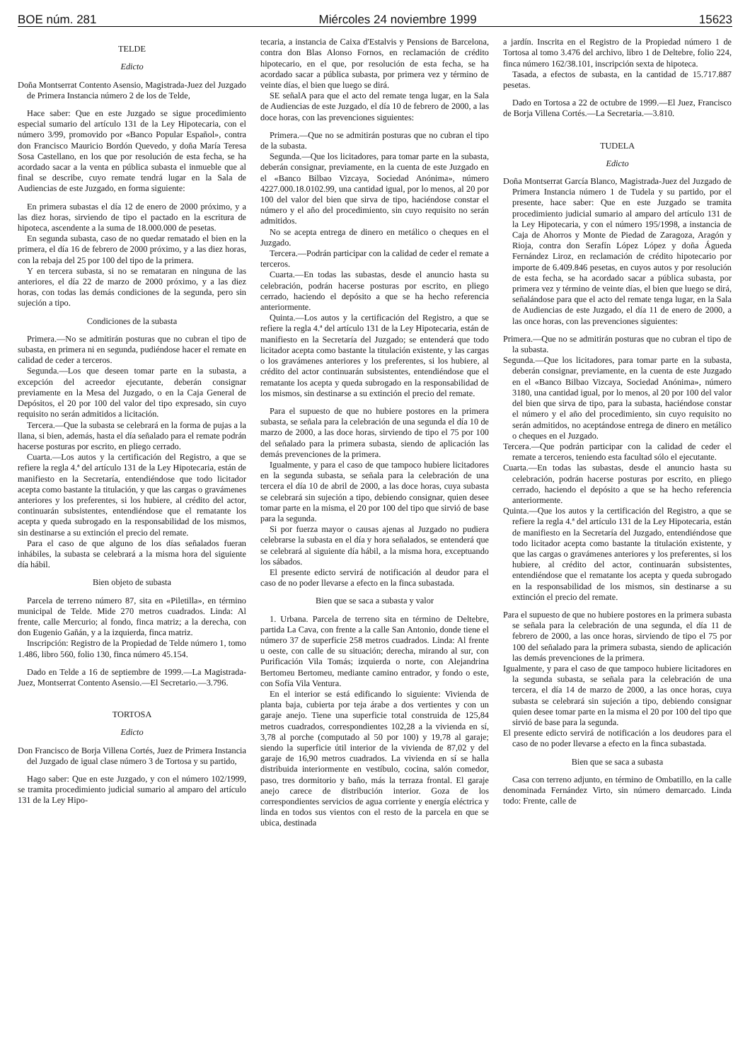BOE núm. 281 Miércoles 24 noviembre 1999 15623
TELDE
Edicto
Doña Montserrat Contento Asensio, Magistrada-Juez del Juzgado de Primera Instancia número 2 de los de Telde,
Hace saber: Que en este Juzgado se sigue procedimiento especial sumario del artículo 131 de la Ley Hipotecaria, con el número 3/99, promovido por «Banco Popular Español», contra don Francisco Mauricio Bordón Quevedo, y doña María Teresa Sosa Castellano, en los que por resolución de esta fecha, se ha acordado sacar a la venta en pública subasta el inmueble que al final se describe, cuyo remate tendrá lugar en la Sala de Audiencias de este Juzgado, en forma siguiente:
En primera subastas el día 12 de enero de 2000 próximo, y a las diez horas, sirviendo de tipo el pactado en la escritura de hipoteca, ascendente a la suma de 18.000.000 de pesetas.
En segunda subasta, caso de no quedar rematado el bien en la primera, el día 16 de febrero de 2000 próximo, y a las diez horas, con la rebaja del 25 por 100 del tipo de la primera.
Y en tercera subasta, si no se remataran en ninguna de las anteriores, el día 22 de marzo de 2000 próximo, y a las diez horas, con todas las demás condiciones de la segunda, pero sin sujeción a tipo.
Condiciones de la subasta
Primera.—No se admitirán posturas que no cubran el tipo de subasta, en primera ni en segunda, pudiéndose hacer el remate en calidad de ceder a terceros.
Segunda.—Los que deseen tomar parte en la subasta, a excepción del acreedor ejecutante, deberán consignar previamente en la Mesa del Juzgado, o en la Caja General de Depósitos, el 20 por 100 del valor del tipo expresado, sin cuyo requisito no serán admitidos a licitación.
Tercera.—Que la subasta se celebrará en la forma de pujas a la llana, si bien, además, hasta el día señalado para el remate podrán hacerse posturas por escrito, en pliego cerrado.
Cuarta.—Los autos y la certificación del Registro, a que se refiere la regla 4.ª del artículo 131 de la Ley Hipotecaria, están de manifiesto en la Secretaría, entendiéndose que todo licitador acepta como bastante la titulación, y que las cargas o gravámenes anteriores y los preferentes, si los hubiere, al crédito del actor, continuarán subsistentes, entendiéndose que el rematante los acepta y queda subrogado en la responsabilidad de los mismos, sin destinarse a su extinción el precio del remate.
Para el caso de que alguno de los días señalados fueran inhábiles, la subasta se celebrará a la misma hora del siguiente día hábil.
Bien objeto de subasta
Parcela de terreno número 87, sita en «Piletilla», en término municipal de Telde. Mide 270 metros cuadrados. Linda: Al frente, calle Mercurio; al fondo, finca matriz; a la derecha, con don Eugenio Gañán, y a la izquierda, finca matriz.
Inscripción: Registro de la Propiedad de Telde número 1, tomo 1.486, libro 560, folio 130, finca número 45.154.
Dado en Telde a 16 de septiembre de 1999.—La Magistrada-Juez, Montserrat Contento Asensio.—El Secretario.—3.796.
TORTOSA
Edicto
Don Francisco de Borja Villena Cortés, Juez de Primera Instancia del Juzgado de igual clase número 3 de Tortosa y su partido,
Hago saber: Que en este Juzgado, y con el número 102/1999, se tramita procedimiento judicial sumario al amparo del artículo 131 de la Ley Hipo-
tecaria, a instancia de Caixa d'Estalvis y Pensions de Barcelona, contra don Blas Alonso Fornos, en reclamación de crédito hipotecario, en el que, por resolución de esta fecha, se ha acordado sacar a pública subasta, por primera vez y término de veinte días, el bien que luego se dirá.
SE señalA para que el acto del remate tenga lugar, en la Sala de Audiencias de este Juzgado, el día 10 de febrero de 2000, a las doce horas, con las prevenciones siguientes:
Primera.—Que no se admitirán posturas que no cubran el tipo de la subasta.
Segunda.—Que los licitadores, para tomar parte en la subasta, deberán consignar, previamente, en la cuenta de este Juzgado en el «Banco Bilbao Vizcaya, Sociedad Anónima», número 4227.000.18.0102.99, una cantidad igual, por lo menos, al 20 por 100 del valor del bien que sirva de tipo, haciéndose constar el número y el año del procedimiento, sin cuyo requisito no serán admitidos.
No se acepta entrega de dinero en metálico o cheques en el Juzgado.
Tercera.—Podrán participar con la calidad de ceder el remate a terceros.
Cuarta.—En todas las subastas, desde el anuncio hasta su celebración, podrán hacerse posturas por escrito, en pliego cerrado, haciendo el depósito a que se ha hecho referencia anteriormente.
Quinta.—Los autos y la certificación del Registro, a que se refiere la regla 4.ª del artículo 131 de la Ley Hipotecaria, están de manifiesto en la Secretaría del Juzgado; se entenderá que todo licitador acepta como bastante la titulación existente, y las cargas o los gravámenes anteriores y los preferentes, si los hubiere, al crédito del actor continuarán subsistentes, entendiéndose que el rematante los acepta y queda subrogado en la responsabilidad de los mismos, sin destinarse a su extinción el precio del remate.
Para el supuesto de que no hubiere postores en la primera subasta, se señala para la celebración de una segunda el día 10 de marzo de 2000, a las doce horas, sirviendo de tipo el 75 por 100 del señalado para la primera subasta, siendo de aplicación las demás prevenciones de la primera.
Igualmente, y para el caso de que tampoco hubiere licitadores en la segunda subasta, se señala para la celebración de una tercera el día 10 de abril de 2000, a las doce horas, cuya subasta se celebrará sin sujeción a tipo, debiendo consignar, quien desee tomar parte en la misma, el 20 por 100 del tipo que sirvió de base para la segunda.
Si por fuerza mayor o causas ajenas al Juzgado no pudiera celebrarse la subasta en el día y hora señalados, se entenderá que se celebrará al siguiente día hábil, a la misma hora, exceptuando los sábados.
El presente edicto servirá de notificación al deudor para el caso de no poder llevarse a efecto en la finca subastada.
Bien que se saca a subasta y valor
1. Urbana. Parcela de terreno sita en término de Deltebre, partida La Cava, con frente a la calle San Antonio, donde tiene el número 37 de superficie 258 metros cuadrados. Linda: Al frente u oeste, con calle de su situación; derecha, mirando al sur, con Purificación Vila Tomás; izquierda o norte, con Alejandrina Bertomeu Bertomeu, mediante camino entrador, y fondo o este, con Sofía Vila Ventura.
En el interior se está edificando lo siguiente: Vivienda de planta baja, cubierta por teja árabe a dos vertientes y con un garaje anejo. Tiene una superficie total construida de 125,84 metros cuadrados, correspondientes 102,28 a la vivienda en sí, 3,78 al porche (computado al 50 por 100) y 19,78 al garaje; siendo la superficie útil interior de la vivienda de 87,02 y del garaje de 16,90 metros cuadrados. La vivienda en sí se halla distribuida interiormente en vestíbulo, cocina, salón comedor, paso, tres dormitorio y baño, más la terraza frontal. El garaje anejo carece de distribución interior. Goza de los correspondientes servicios de agua corriente y energía eléctrica y linda en todos sus vientos con el resto de la parcela en que se ubica, destinada
a jardín. Inscrita en el Registro de la Propiedad número 1 de Tortosa al tomo 3.476 del archivo, libro 1 de Deltebre, folio 224, finca número 162/38.101, inscripción sexta de hipoteca.
Tasada, a efectos de subasta, en la cantidad de 15.717.887 pesetas.
Dado en Tortosa a 22 de octubre de 1999.—El Juez, Francisco de Borja Villena Cortés.—La Secretaria.—3.810.
TUDELA
Edicto
Doña Montserrat García Blanco, Magistrada-Juez del Juzgado de Primera Instancia número 1 de Tudela y su partido, por el presente, hace saber: Que en este Juzgado se tramita procedimiento judicial sumario al amparo del artículo 131 de la Ley Hipotecaria, y con el número 195/1998, a instancia de Caja de Ahorros y Monte de Piedad de Zaragoza, Aragón y Rioja, contra don Serafín López López y doña Águeda Fernández Liroz, en reclamación de crédito hipotecario por importe de 6.409.846 pesetas, en cuyos autos y por resolución de esta fecha, se ha acordado sacar a pública subasta, por primera vez y término de veinte días, el bien que luego se dirá, señalándose para que el acto del remate tenga lugar, en la Sala de Audiencias de este Juzgado, el día 11 de enero de 2000, a las once horas, con las prevenciones siguientes:
Primera.—Que no se admitirán posturas que no cubran el tipo de la subasta.
Segunda.—Que los licitadores, para tomar parte en la subasta, deberán consignar, previamente, en la cuenta de este Juzgado en el «Banco Bilbao Vizcaya, Sociedad Anónima», número 3180, una cantidad igual, por lo menos, al 20 por 100 del valor del bien que sirva de tipo, para la subasta, haciéndose constar el número y el año del procedimiento, sin cuyo requisito no serán admitidos, no aceptándose entrega de dinero en metálico o cheques en el Juzgado.
Tercera.—Que podrán participar con la calidad de ceder el remate a terceros, teniendo esta facultad sólo el ejecutante.
Cuarta.—En todas las subastas, desde el anuncio hasta su celebración, podrán hacerse posturas por escrito, en pliego cerrado, haciendo el depósito a que se ha hecho referencia anteriormente.
Quinta.—Que los autos y la certificación del Registro, a que se refiere la regla 4.ª del artículo 131 de la Ley Hipotecaria, están de manifiesto en la Secretaría del Juzgado, entendiéndose que todo licitador acepta como bastante la titulación existente, y que las cargas o gravámenes anteriores y los preferentes, si los hubiere, al crédito del actor, continuarán subsistentes, entendiéndose que el rematante los acepta y queda subrogado en la responsabilidad de los mismos, sin destinarse a su extinción el precio del remate.
Para el supuesto de que no hubiere postores en la primera subasta se señala para la celebración de una segunda, el día 11 de febrero de 2000, a las once horas, sirviendo de tipo el 75 por 100 del señalado para la primera subasta, siendo de aplicación las demás prevenciones de la primera.
Igualmente, y para el caso de que tampoco hubiere licitadores en la segunda subasta, se señala para la celebración de una tercera, el día 14 de marzo de 2000, a las once horas, cuya subasta se celebrará sin sujeción a tipo, debiendo consignar quien desee tomar parte en la misma el 20 por 100 del tipo que sirvió de base para la segunda.
El presente edicto servirá de notificación a los deudores para el caso de no poder llevarse a efecto en la finca subastada.
Bien que se saca a subasta
Casa con terreno adjunto, en término de Ombatillo, en la calle denominada Fernández Virto, sin número demarcado. Linda todo: Frente, calle de